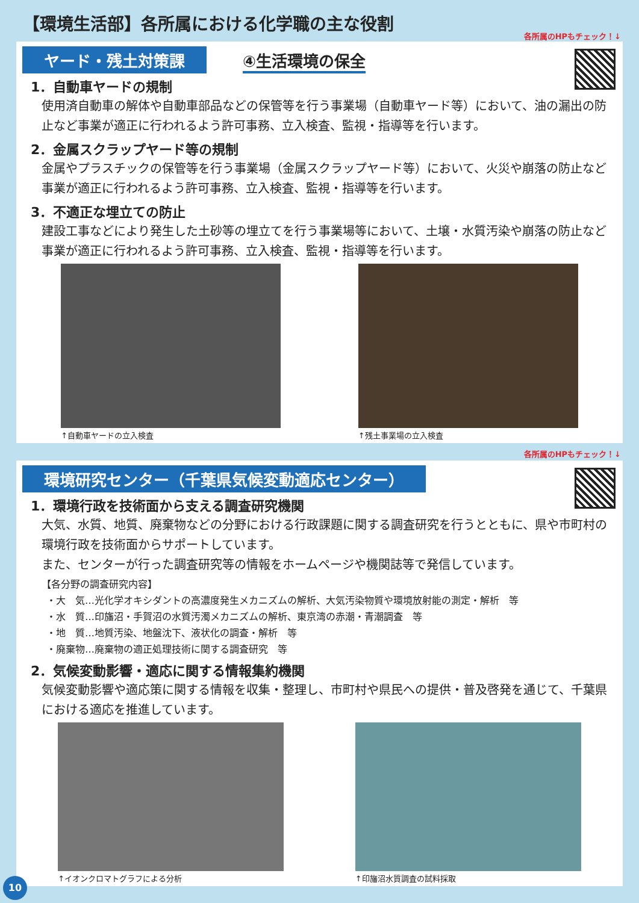【環境生活部】各所属における化学職の主な役割
各所属のHPもチェック！↓
ヤード・残土対策課 ④生活環境の保全
1．自動車ヤードの規制
使用済自動車の解体や自動車部品などの保管等を行う事業場（自動車ヤード等）において、油の漏出の防止など事業が適正に行われるよう許可事務、立入検査、監視・指導等を行います。
2．金属スクラップヤード等の規制
金属やプラスチックの保管等を行う事業場（金属スクラップヤード等）において、火災や崩落の防止など事業が適正に行われるよう許可事務、立入検査、監視・指導等を行います。
3．不適正な埋立ての防止
建設工事などにより発生した土砂等の埋立てを行う事業場等において、土壌・水質汚染や崩落の防止など事業が適正に行われるよう許可事務、立入検査、監視・指導等を行います。
↑自動車ヤードの立入検査 ↑残土事業場の立入検査
各所属のHPもチェック！↓
環境研究センター（千葉県気候変動適応センター）
1．環境行政を技術面から支える調査研究機関
大気、水質、地質、廃棄物などの分野における行政課題に関する調査研究を行うとともに、県や市町村の環境行政を技術面からサポートしています。
また、センターが行った調査研究等の情報をホームページや機関誌等で発信しています。
【各分野の調査研究内容】
・大　気…光化学オキシダントの高濃度発生メカニズムの解析、大気汚染物質や環境放射能の測定・解析　等
・水　質…印旛沼・手賀沼の水質汚濁メカニズムの解析、東京湾の赤潮・青潮調査　等
・地　質…地質汚染、地盤沈下、液状化の調査・解析　等
・廃棄物…廃棄物の適正処理技術に関する調査研究　等
2．気候変動影響・適応に関する情報集約機関
気候変動影響や適応策に関する情報を収集・整理し、市町村や県民への提供・普及啓発を通じて、千葉県における適応を推進しています。
↑イオンクロマトグラフによる分析 ↑印旛沼水質調査の試料採取
10